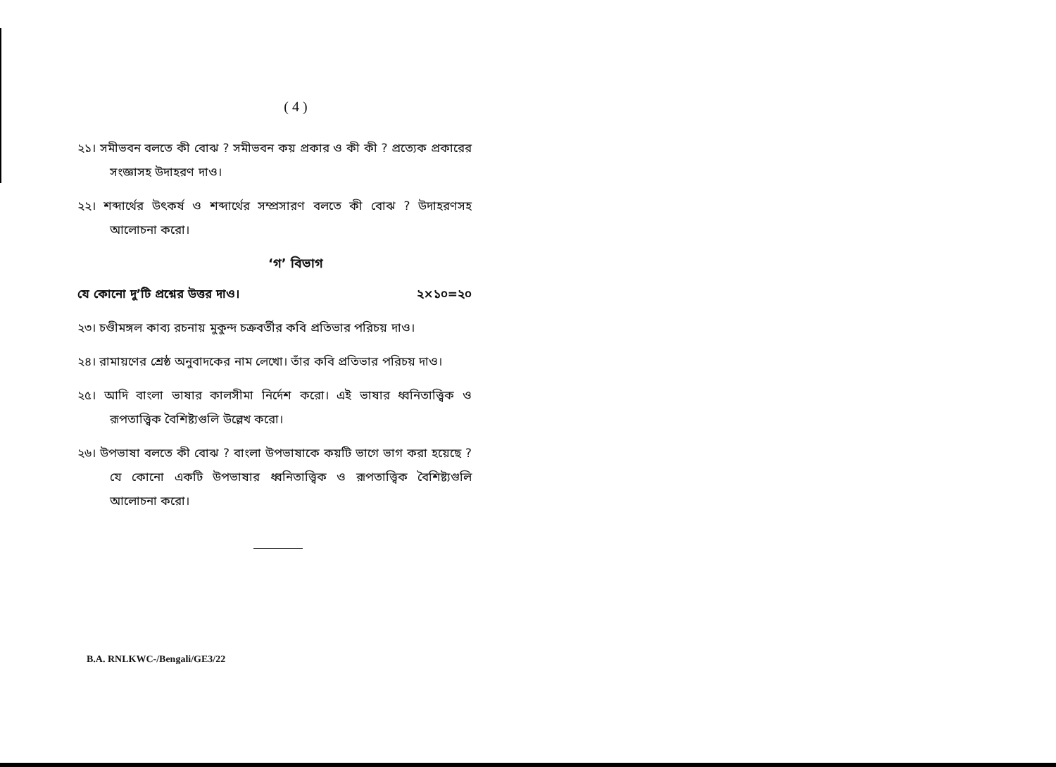( 4 )
২১। সমীভবন বলতে কী বোঝ ? সমীভবন কয় প্রকার ও কী কী ? প্রত্যেক প্রকারের সংজ্ঞাসহ উদাহরণ দাও।
২২। শব্দার্থের উৎকর্ষ ও শব্দার্থের সম্প্রসারণ বলতে কী বোঝ ? উদাহরণসহ আলোচনা করো।
‘গ’ বিভাগ
যে কোনো দু’টি প্রশ্নের উত্তর দাও। ২×১০=২০
২৩। চণ্ডীমঙ্গল কাব্য রচনায় মুকুন্দ চক্রবর্তীর কবি প্রতিভার পরিচয় দাও।
২৪। রামায়ণের শ্রেষ্ঠ অনুবাদকের নাম লেখো। তাঁর কবি প্রতিভার পরিচয় দাও।
২৫। আদি বাংলা ভাষার কালসীমা নির্দেশ করো। এই ভাষার ধ্বনিতাত্ত্বিক ও রূপতাত্ত্বিক বৈশিষ্ট্যগুলি উল্লেখ করো।
২৬। উপভাষা বলতে কী বোঝ ? বাংলা উপভাষাকে কয়টি ভাগে ভাগ করা হয়েছে ? যে কোনো একটি উপভাষার ধ্বনিতাত্ত্বিক ও রূপতাত্ত্বিক বৈশিষ্ট্যগুলি আলোচনা করো।
B.A. RNLKWC-/Bengali/GE3/22